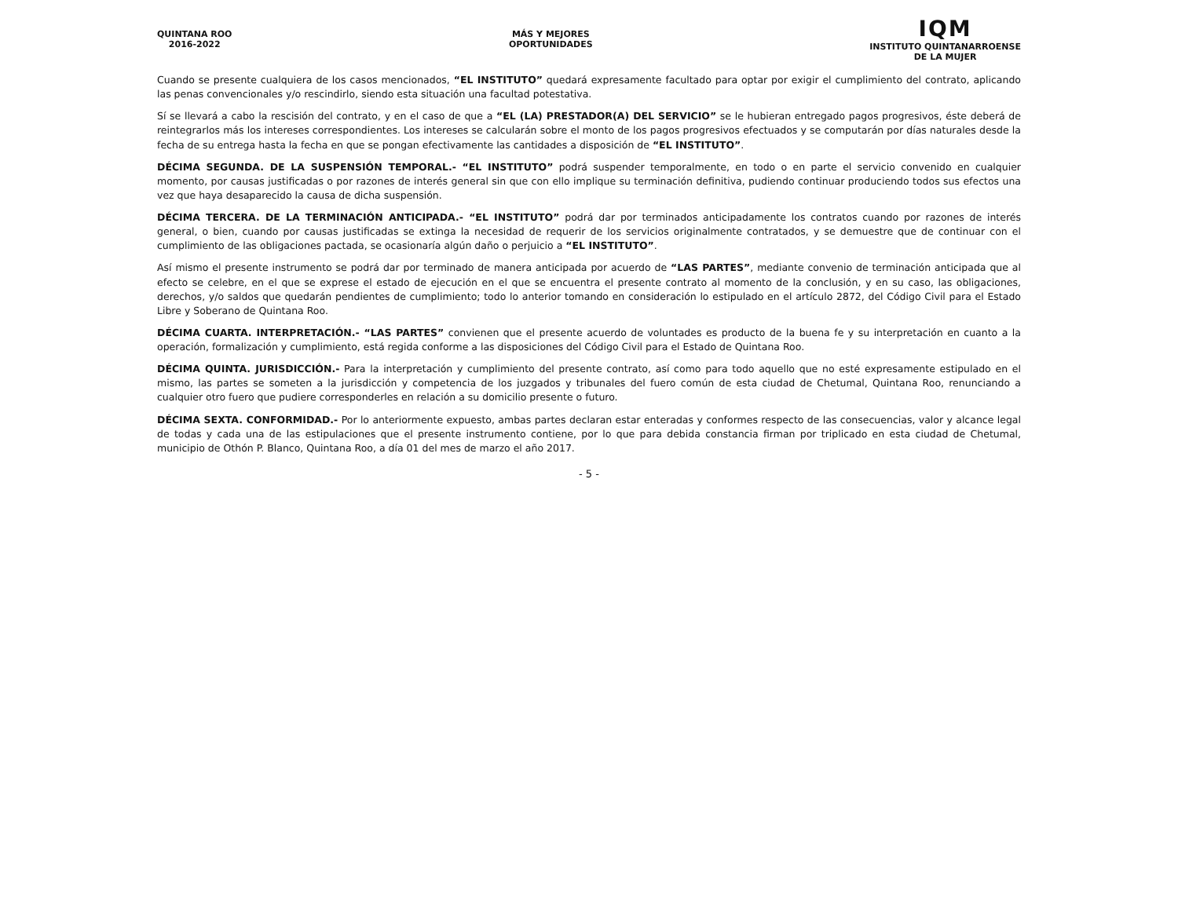QUINTANA ROO
2016-2022
MÁS Y MEJORES
OPORTUNIDADES
IQM
INSTITUTO QUINTANARROENSE
DE LA MUJER
Cuando se presente cualquiera de los casos mencionados, “EL INSTITUTO” quedará expresamente facultado para optar por exigir el cumplimiento del contrato, aplicando las penas convencionales y/o rescindirlo, siendo esta situación una facultad potestativa.
Sí se llevará a cabo la rescisión del contrato, y en el caso de que a “EL (LA) PRESTADOR(A) DEL SERVICIO” se le hubieran entregado pagos progresivos, éste deberá de reintegrarlos más los intereses correspondientes. Los intereses se calcularán sobre el monto de los pagos progresivos efectuados y se computarán por días naturales desde la fecha de su entrega hasta la fecha en que se pongan efectivamente las cantidades a disposición de “EL INSTITUTO”.
DÉCIMA SEGUNDA. DE LA SUSPENSIÓN TEMPORAL.- “EL INSTITUTO” podrá suspender temporalmente, en todo o en parte el servicio convenido en cualquier momento, por causas justificadas o por razones de interés general sin que con ello implique su terminación definitiva, pudiendo continuar produciendo todos sus efectos una vez que haya desaparecido la causa de dicha suspensión.
DÉCIMA TERCERA. DE LA TERMINACIÓN ANTICIPADA.- “EL INSTITUTO” podrá dar por terminados anticipadamente los contratos cuando por razones de interés general, o bien, cuando por causas justificadas se extinga la necesidad de requerir de los servicios originalmente contratados, y se demuestre que de continuar con el cumplimiento de las obligaciones pactada, se ocasionaría algún daño o perjuicio a “EL INSTITUTO”.
Así mismo el presente instrumento se podrá dar por terminado de manera anticipada por acuerdo de “LAS PARTES”, mediante convenio de terminación anticipada que al efecto se celebre, en el que se exprese el estado de ejecución en el que se encuentra el presente contrato al momento de la conclusión, y en su caso, las obligaciones, derechos, y/o saldos que quedarán pendientes de cumplimiento; todo lo anterior tomando en consideración lo estipulado en el artículo 2872, del Código Civil para el Estado Libre y Soberano de Quintana Roo.
DÉCIMA CUARTA. INTERPRETACIÓN.- “LAS PARTES” convienen que el presente acuerdo de voluntades es producto de la buena fe y su interpretación en cuanto a la operación, formalización y cumplimiento, está regida conforme a las disposiciones del Código Civil para el Estado de Quintana Roo.
DÉCIMA QUINTA. JURISDICCIÓN.- Para la interpretación y cumplimiento del presente contrato, así como para todo aquello que no esté expresamente estipulado en el mismo, las partes se someten a la jurisdicción y competencia de los juzgados y tribunales del fuero común de esta ciudad de Chetumal, Quintana Roo, renunciando a cualquier otro fuero que pudiere corresponderles en relación a su domicilio presente o futuro.
DÉCIMA SEXTA. CONFORMIDAD.- Por lo anteriormente expuesto, ambas partes declaran estar enteradas y conformes respecto de las consecuencias, valor y alcance legal de todas y cada una de las estipulaciones que el presente instrumento contiene, por lo que para debida constancia firman por triplicado en esta ciudad de Chetumal, municipio de Othón P. Blanco, Quintana Roo, a día 01 del mes de marzo el año 2017.
- 5 -